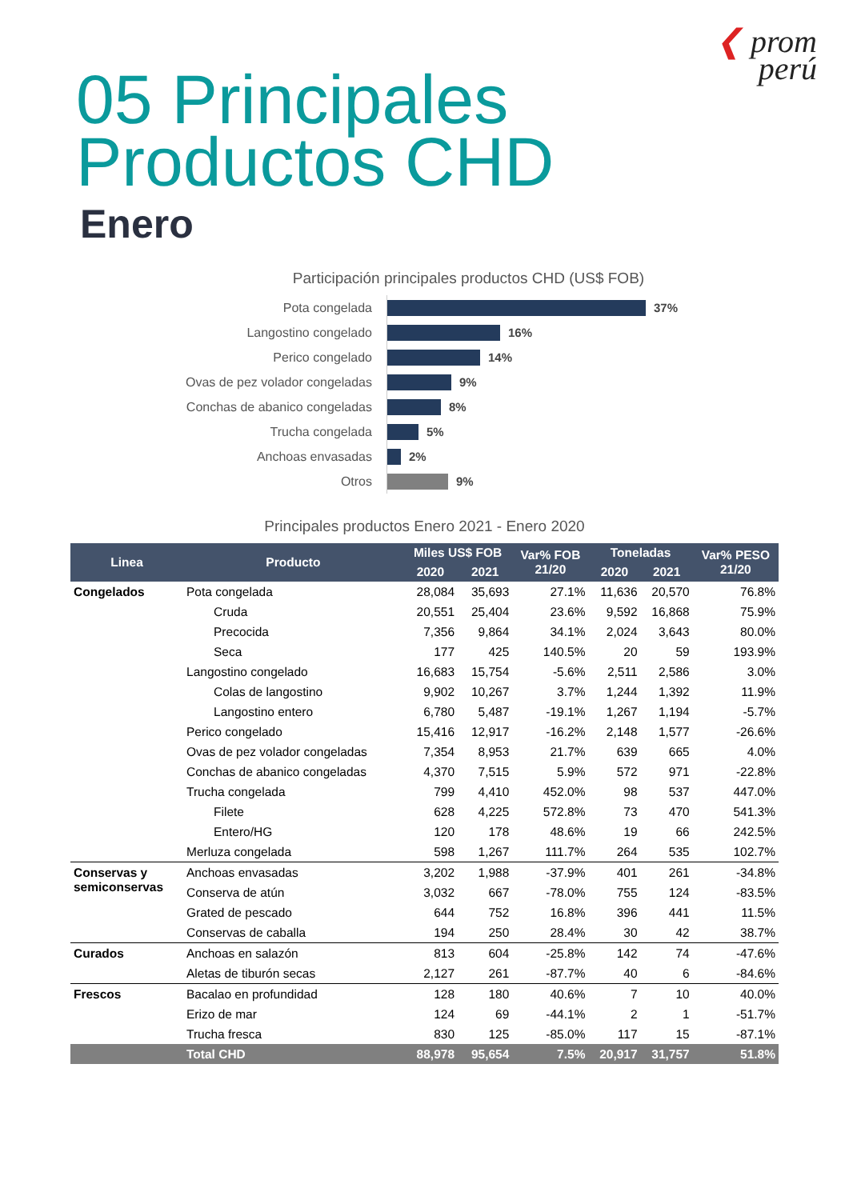❮ prom
perú
05 Principales
Productos CHD
Enero
Participación principales productos CHD (US$ FOB)
Pota congelada
37%
Langostino congelado
16%
Perico congelado
14%
Ovas de pez volador congeladas
9%
Conchas de abanico congeladas
8%
Trucha congelada
5%
Anchoas envasadas
2%
Otros
9%
Principales productos Enero 2021 - Enero 2020
| Linea | Producto | Miles US$ FOB | | Var% FOB 21/20 | Toneladas | | Var% PESO 21/20 |
| --- | --- | --- | --- | --- | --- | --- | --- |
| | | 2020 | 2021 | | 2020 | 2021 | |
| Congelados | Pota congelada | 28,084 | 35,693 | 27.1% | 11,636 | 20,570 | 76.8% |
| | Cruda | 20,551 | 25,404 | 23.6% | 9,592 | 16,868 | 75.9% |
| | Precocida | 7,356 | 9,864 | 34.1% | 2,024 | 3,643 | 80.0% |
| | Seca | 177 | 425 | 140.5% | 20 | 59 | 193.9% |
| | Langostino congelado | 16,683 | 15,754 | -5.6% | 2,511 | 2,586 | 3.0% |
| | Colas de langostino | 9,902 | 10,267 | 3.7% | 1,244 | 1,392 | 11.9% |
| | Langostino entero | 6,780 | 5,487 | -19.1% | 1,267 | 1,194 | -5.7% |
| | Perico congelado | 15,416 | 12,917 | -16.2% | 2,148 | 1,577 | -26.6% |
| | Ovas de pez volador congeladas | 7,354 | 8,953 | 21.7% | 639 | 665 | 4.0% |
| | Conchas de abanico congeladas | 4,370 | 7,515 | 5.9% | 572 | 971 | -22.8% |
| | Trucha congelada | 799 | 4,410 | 452.0% | 98 | 537 | 447.0% |
| | Filete | 628 | 4,225 | 572.8% | 73 | 470 | 541.3% |
| | Entero/HG | 120 | 178 | 48.6% | 19 | 66 | 242.5% |
| | Merluza congelada | 598 | 1,267 | 111.7% | 264 | 535 | 102.7% |
| Conservas y semiconservas | Anchoas envasadas | 3,202 | 1,988 | -37.9% | 401 | 261 | -34.8% |
| | Conserva de atún | 3,032 | 667 | -78.0% | 755 | 124 | -83.5% |
| | Grated de pescado | 644 | 752 | 16.8% | 396 | 441 | 11.5% |
| | Conservas de caballa | 194 | 250 | 28.4% | 30 | 42 | 38.7% |
| Curados | Anchoas en salazón | 813 | 604 | -25.8% | 142 | 74 | -47.6% |
| | Aletas de tiburón secas | 2,127 | 261 | -87.7% | 40 | 6 | -84.6% |
| Frescos | Bacalao en profundidad | 128 | 180 | 40.6% | 7 | 10 | 40.0% |
| | Erizo de mar | 124 | 69 | -44.1% | 2 | 1 | -51.7% |
| | Trucha fresca | 830 | 125 | -85.0% | 117 | 15 | -87.1% |
| | Total CHD | 88,978 | 95,654 | 7.5% | 20,917 | 31,757 | 51.8% |